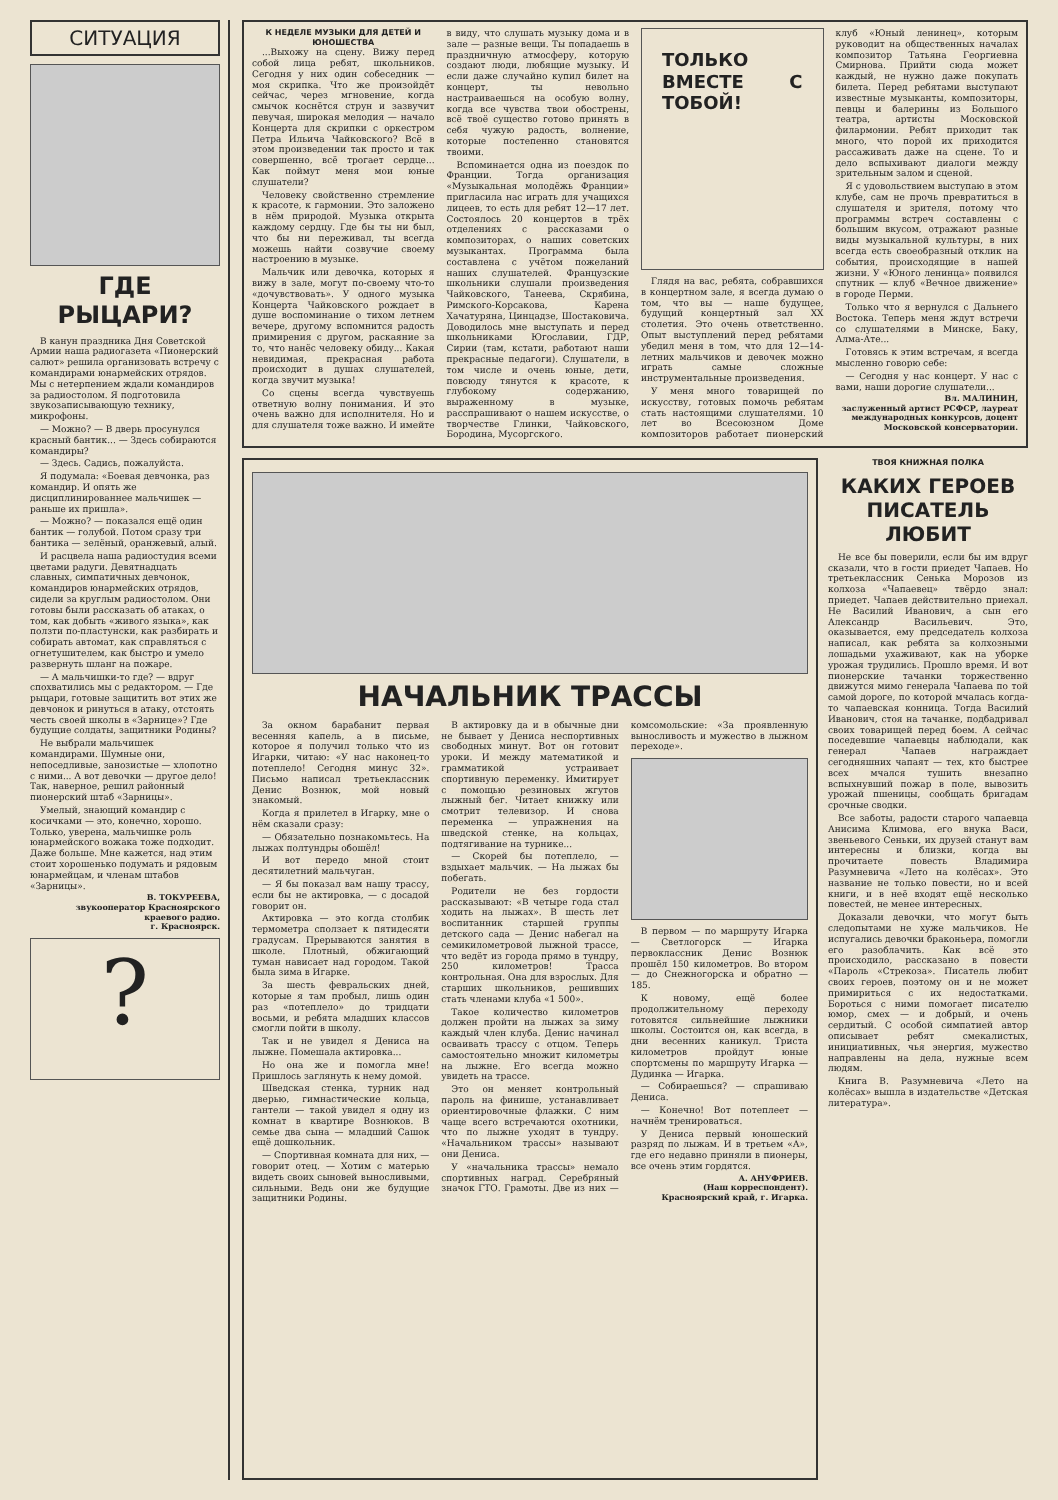СИТУАЦИЯ
ГДЕ
РЫЦАРИ?
В канун праздника Дня Советской Армии наша радиогазета «Пионерский салют» решила организовать встречу с командирами юнармейских отрядов. Мы с нетерпением ждали командиров за радиостолом. Я подготовила звукозаписывающую технику, микрофоны.
— Можно? — В дверь просунулся красный бантик... — Здесь собираются командиры?
— Здесь. Садись, пожалуйста.
Я подумала: «Боевая девчонка, раз командир. И опять же дисциплинированнее мальчишек — раньше их пришла».
— Можно? — показался ещё один бантик — голубой. Потом сразу три бантика — зелёный, оранжевый, алый.
И расцвела наша радиостудия всеми цветами радуги. Девятнадцать славных, симпатичных девчонок, командиров юнармейских отрядов, сидели за круглым радиостолом. Они готовы были рассказать об атаках, о том, как добыть «живого языка», как ползти по-пластунски, как разбирать и собирать автомат, как справляться с огнетушителем, как быстро и умело развернуть шланг на пожаре.
— А мальчишки-то где? — вдруг спохватились мы с редактором. — Где рыцари, готовые защитить вот этих же девчонок и ринуться в атаку, отстоять честь своей школы в «Зарнице»? Где будущие солдаты, защитники Родины?
Не выбрали мальчишек командирами. Шумные они, непоседливые, занозистые — хлопотно с ними... А вот девочки — другое дело! Так, наверное, решил районный пионерский штаб «Зарницы».
Умелый, знающий командир с косичками — это, конечно, хорошо. Только, уверена, мальчишке роль юнармейского вожака тоже подходит. Даже больше. Мне кажется, над этим стоит хорошенько подумать и рядовым юнармейцам, и членам штабов «Зарницы».
В. ТОКУРЕЕВА,
звукооператор Красноярского краевого радио.
г. Красноярск.
?
К НЕДЕЛЕ МУЗЫКИ ДЛЯ ДЕТЕЙ И ЮНОШЕСТВА
...Выхожу на сцену. Вижу перед собой лица ребят, школьников. Сегодня у них один собеседник — моя скрипка. Что же произойдёт сейчас, через мгновение, когда смычок коснётся струн и зазвучит певучая, широкая мелодия — начало Концерта для скрипки с оркестром Петра Ильича Чайковского? Всё в этом произведении так просто и так совершенно, всё трогает сердце... Как поймут меня мои юные слушатели?
Человеку свойственно стремление к красоте, к гармонии. Это заложено в нём природой. Музыка открыта каждому сердцу. Где бы ты ни был, что бы ни переживал, ты всегда можешь найти созвучие своему настроению в музыке.
Мальчик или девочка, которых я вижу в зале, могут по-своему что-то «дочувствовать». У одного музыка Концерта Чайковского рождает в душе воспоминание о тихом летнем вечере, другому вспомнится радость примирения с другом, раскаяние за то, что нанёс человеку обиду... Какая невидимая, прекрасная работа происходит в душах слушателей, когда звучит музыка!
Со сцены всегда чувствуешь ответную волну понимания. И это очень важно для исполнителя. Но и для слушателя тоже важно. И имейте в виду, что слушать музыку дома и в зале — разные вещи. Ты попадаешь в праздничную атмосферу, которую создают люди, любящие музыку. И если даже случайно купил билет на концерт, ты невольно настраиваешься на особую волну, когда все чувства твои обострены, всё твоё существо готово принять в себя чужую радость, волнение, которые постепенно становятся твоими.
Вспоминается одна из поездок по Франции. Тогда организация «Музыкальная молодёжь Франции» пригласила нас играть для учащихся лицеев, то есть для ребят 12—17 лет. Состоялось 20 концертов в трёх отделениях с рассказами о композиторах, о наших советских музыкантах. Программа была составлена с учётом пожеланий наших слушателей. Французские школьники слушали произведения Чайковского, Танеева, Скрябина, Римского-Корсакова, Карена Хачатуряна, Цинцадзе, Шостаковича. Доводилось мне выступать и перед школьниками Югославии, ГДР, Сирии (там, кстати, работают наши прекрасные педагоги). Слушатели, в том числе и очень юные, дети, повсюду тянутся к красоте, к глубокому содержанию, выраженному в музыке, расспрашивают о нашем искусстве, о творчестве Глинки, Чайковского, Бородина, Мусоргского.
ТОЛЬКО ВМЕСТЕ С ТОБОЙ!
Глядя на вас, ребята, собравшихся в концертном зале, я всегда думаю о том, что вы — наше будущее, будущий концертный зал XX столетия. Это очень ответственно. Опыт выступлений перед ребятами убедил меня в том, что для 12—14-летних мальчиков и девочек можно играть самые сложные инструментальные произведения.
У меня много товарищей по искусству, готовых помочь ребятам стать настоящими слушателями. 10 лет во Всесоюзном Доме композиторов работает пионерский клуб «Юный ленинец», которым руководит на общественных началах композитор Татьяна Георгиевна Смирнова. Прийти сюда может каждый, не нужно даже покупать билета. Перед ребятами выступают известные музыканты, композиторы, певцы и балерины из Большого театра, артисты Московской филармонии. Ребят приходит так много, что порой их приходится рассаживать даже на сцене. То и дело вспыхивают диалоги между зрительным залом и сценой.
Я с удовольствием выступаю в этом клубе, сам не прочь превратиться в слушателя и зрителя, потому что программы встреч составлены с большим вкусом, отражают разные виды музыкальной культуры, в них всегда есть своеобразный отклик на события, происходящие в нашей жизни. У «Юного ленинца» появился спутник — клуб «Вечное движение» в городе Перми.
Только что я вернулся с Дальнего Востока. Теперь меня ждут встречи со слушателями в Минске, Баку, Алма-Ате...
Готовясь к этим встречам, я всегда мысленно говорю себе:
— Сегодня у нас концерт. У нас с вами, наши дорогие слушатели...
Вл. МАЛИНИН,
заслуженный артист РСФСР, лауреат международных конкурсов, доцент Московской консерватории.
НАЧАЛЬНИК ТРАССЫ
За окном барабанит первая весенняя капель, а в письме, которое я получил только что из Игарки, читаю: «У нас наконец-то потеплело! Сегодня минус 32». Письмо написал третьеклассник Денис Вознюк, мой новый знакомый.
Когда я прилетел в Игарку, мне о нём сказали сразу:
— Обязательно познакомьтесь. На лыжах полтундры обошёл!
И вот передо мной стоит десятилетний мальчуган.
— Я бы показал вам нашу трассу, если бы не актировка, — с досадой говорит он.
Актировка — это когда столбик термометра сползает к пятидесяти градусам. Прерываются занятия в школе. Плотный, обжигающий туман нависает над городом. Такой была зима в Игарке.
За шесть февральских дней, которые я там пробыл, лишь один раз «потеплело» до тридцати восьми, и ребята младших классов смогли пойти в школу.
Так и не увидел я Дениса на лыжне. Помешала актировка...
Но она же и помогла мне! Пришлось заглянуть к нему домой.
Шведская стенка, турник над дверью, гимнастические кольца, гантели — такой увидел я одну из комнат в квартире Вознюков. В семье два сына — младший Сашок ещё дошкольник.
— Спортивная комната для них, — говорит отец. — Хотим с матерью видеть своих сыновей выносливыми, сильными. Ведь они же будущие защитники Родины.
В актировку да и в обычные дни не бывает у Дениса неспортивных свободных минут. Вот он готовит уроки. И между математикой и грамматикой устраивает спортивную переменку. Имитирует с помощью резиновых жгутов лыжный бег. Читает книжку или смотрит телевизор. И снова переменка — упражнения на шведской стенке, на кольцах, подтягивание на турнике...
— Скорей бы потеплело, — вздыхает мальчик. — На лыжах бы побегать.
Родители не без гордости рассказывают: «В четыре года стал ходить на лыжах». В шесть лет воспитанник старшей группы детского сада — Денис набегал на семикилометровой лыжной трассе, что ведёт из города прямо в тундру, 250 километров! Трасса контрольная. Она для взрослых. Для старших школьников, решивших стать членами клуба «1 500».
Такое количество километров должен пройти на лыжах за зиму каждый член клуба. Денис начинал осваивать трассу с отцом. Теперь самостоятельно множит километры на лыжне. Его всегда можно увидеть на трассе.
Это он меняет контрольный пароль на финише, устанавливает ориентировочные флажки. С ним чаще всего встречаются охотники, что по лыжне уходят в тундру. «Начальником трассы» называют они Дениса.
У «начальника трассы» немало спортивных наград. Серебряный значок ГТО. Грамоты. Две из них — комсомольские: «За проявленную выносливость и мужество в лыжном переходе».
В первом — по маршруту Игарка — Светлогорск — Игарка первоклассник Денис Вознюк прошёл 150 километров. Во втором — до Снежногорска и обратно — 185.
К новому, ещё более продолжительному переходу готовятся сильнейшие лыжники школы. Состоится он, как всегда, в дни весенних каникул. Триста километров пройдут юные спортсмены по маршруту Игарка — Дудинка — Игарка.
— Собираешься? — спрашиваю Дениса.
— Конечно! Вот потеплеет — начнём тренироваться.
У Дениса первый юношеский разряд по лыжам. И в третьем «А», где его недавно приняли в пионеры, все очень этим гордятся.
А. АНУФРИЕВ.
(Наш корреспондент).
Красноярский край, г. Игарка.
ТВОЯ КНИЖНАЯ ПОЛКА
КАКИХ ГЕРОЕВ ПИСАТЕЛЬ ЛЮБИТ
Не все бы поверили, если бы им вдруг сказали, что в гости приедет Чапаев. Но третьеклассник Сенька Морозов из колхоза «Чапаевец» твёрдо знал: приедет. Чапаев действительно приехал. Не Василий Иванович, а сын его Александр Васильевич. Это, оказывается, ему председатель колхоза написал, как ребята за колхозными лошадьми ухаживают, как на уборке урожая трудились. Прошло время. И вот пионерские тачанки торжественно движутся мимо генерала Чапаева по той самой дороге, по которой мчалась когда-то чапаевская конница. Тогда Василий Иванович, стоя на тачанке, подбадривал своих товарищей перед боем. А сейчас поседевшие чапаевцы наблюдали, как генерал Чапаев награждает сегодняшних чапаят — тех, кто быстрее всех мчался тушить внезапно вспыхнувший пожар в поле, вывозить урожай пшеницы, сообщать бригадам срочные сводки.
Все заботы, радости старого чапаевца Анисима Климова, его внука Васи, звеньевого Сеньки, их друзей станут вам интересны и близки, когда вы прочитаете повесть Владимира Разумневича «Лето на колёсах». Это название не только повести, но и всей книги, и в неё входят ещё несколько повестей, не менее интересных.
Доказали девочки, что могут быть следопытами не хуже мальчиков. Не испугались девочки браконьера, помогли его разоблачить. Как всё это происходило, рассказано в повести «Пароль «Стрекоза». Писатель любит своих героев, поэтому он и не может примириться с их недостатками. Бороться с ними помогает писателю юмор, смех — и добрый, и очень сердитый. С особой симпатией автор описывает ребят смекалистых, инициативных, чья энергия, мужество направлены на дела, нужные всем людям.
Книга В. Разумневича «Лето на колёсах» вышла в издательстве «Детская литература».